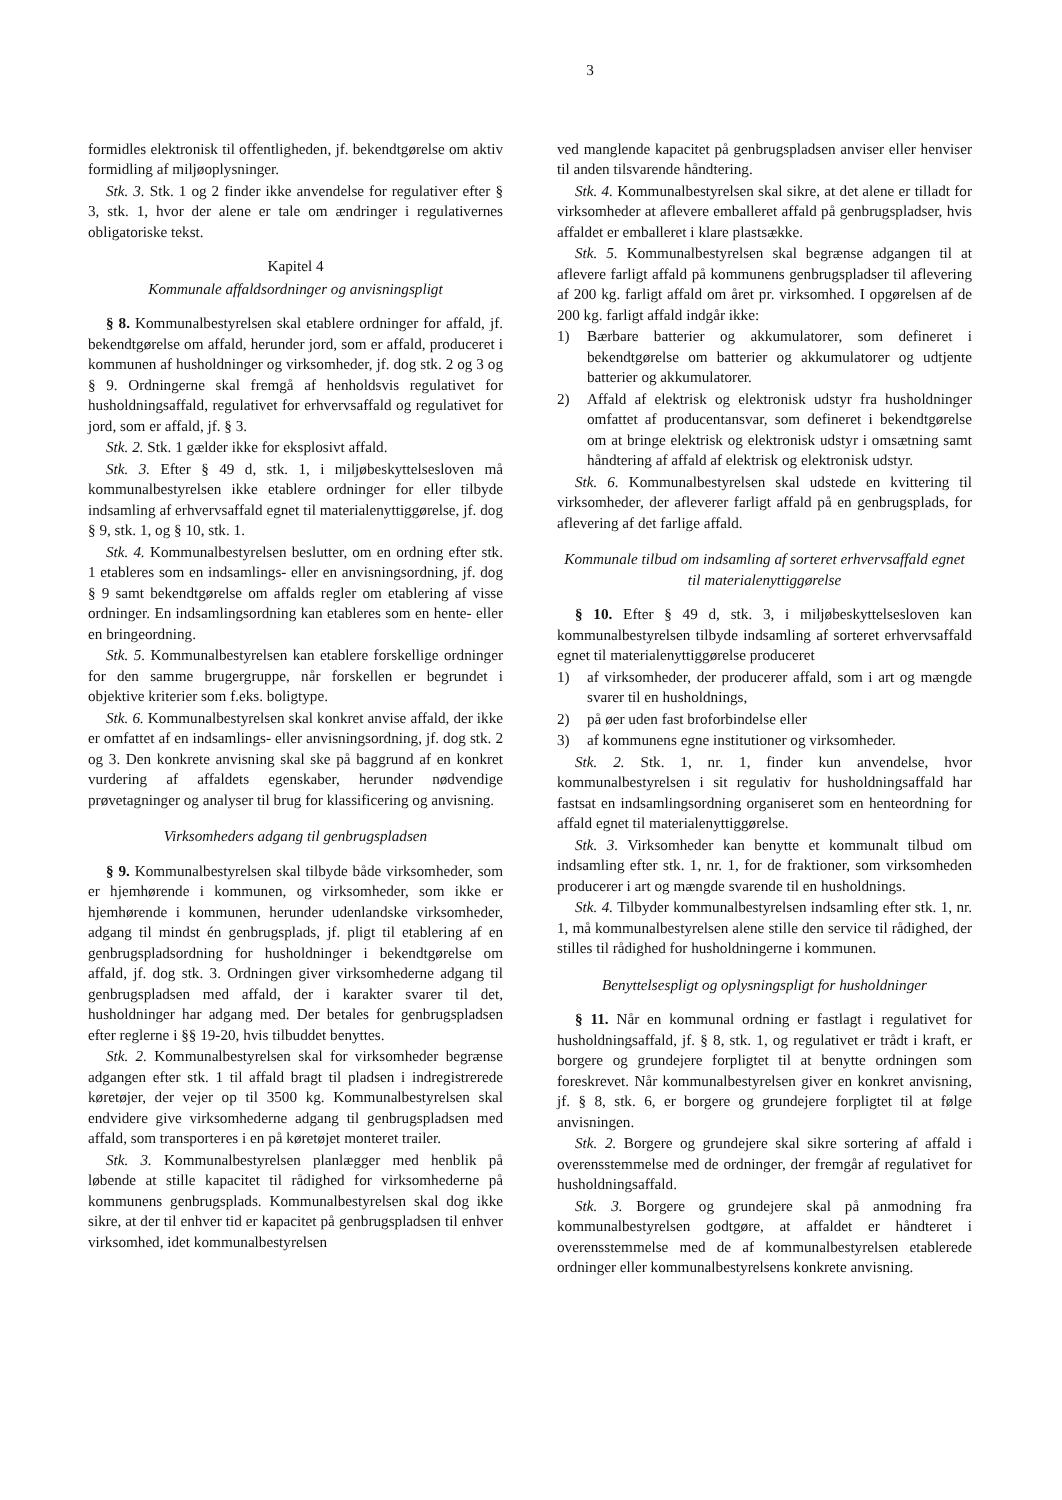3
formidles elektronisk til offentligheden, jf. bekendtgørelse om aktiv formidling af miljøoplysninger.
Stk. 3. Stk. 1 og 2 finder ikke anvendelse for regulativer efter § 3, stk. 1, hvor der alene er tale om ændringer i regulativernes obligatoriske tekst.
Kapitel 4
Kommunale affaldsordninger og anvisningspligt
§ 8. Kommunalbestyrelsen skal etablere ordninger for affald, jf. bekendtgørelse om affald, herunder jord, som er affald, produceret i kommunen af husholdninger og virksomheder, jf. dog stk. 2 og 3 og § 9. Ordningerne skal fremgå af henholdsvis regulativet for husholdningsaffald, regulativet for erhvervsaffald og regulativet for jord, som er affald, jf. § 3.
Stk. 2. Stk. 1 gælder ikke for eksplosivt affald.
Stk. 3. Efter § 49 d, stk. 1, i miljøbeskyttelsesloven må kommunalbestyrelsen ikke etablere ordninger for eller tilbyde indsamling af erhvervsaffald egnet til materialenyttiggørelse, jf. dog § 9, stk. 1, og § 10, stk. 1.
Stk. 4. Kommunalbestyrelsen beslutter, om en ordning efter stk. 1 etableres som en indsamlings- eller en anvisningsordning, jf. dog § 9 samt bekendtgørelse om affalds regler om etablering af visse ordninger. En indsamlingsordning kan etableres som en hente- eller en bringeordning.
Stk. 5. Kommunalbestyrelsen kan etablere forskellige ordninger for den samme brugergruppe, når forskellen er begrundet i objektive kriterier som f.eks. boligtype.
Stk. 6. Kommunalbestyrelsen skal konkret anvise affald, der ikke er omfattet af en indsamlings- eller anvisningsordning, jf. dog stk. 2 og 3. Den konkrete anvisning skal ske på baggrund af en konkret vurdering af affaldets egenskaber, herunder nødvendige prøvetagninger og analyser til brug for klassificering og anvisning.
Virksomheders adgang til genbrugspladsen
§ 9. Kommunalbestyrelsen skal tilbyde både virksomheder, som er hjemhørende i kommunen, og virksomheder, som ikke er hjemhørende i kommunen, herunder udenlandske virksomheder, adgang til mindst én genbrugsplads, jf. pligt til etablering af en genbrugspladsordning for husholdninger i bekendtgørelse om affald, jf. dog stk. 3. Ordningen giver virksomhederne adgang til genbrugspladsen med affald, der i karakter svarer til det, husholdninger har adgang med. Der betales for genbrugspladsen efter reglerne i §§ 19-20, hvis tilbuddet benyttes.
Stk. 2. Kommunalbestyrelsen skal for virksomheder begrænse adgangen efter stk. 1 til affald bragt til pladsen i indregistrerede køretøjer, der vejer op til 3500 kg. Kommunalbestyrelsen skal endvidere give virksomhederne adgang til genbrugspladsen med affald, som transporteres i en på køretøjet monteret trailer.
Stk. 3. Kommunalbestyrelsen planlægger med henblik på løbende at stille kapacitet til rådighed for virksomhederne på kommunens genbrugsplads. Kommunalbestyrelsen skal dog ikke sikre, at der til enhver tid er kapacitet på genbrugspladsen til enhver virksomhed, idet kommunalbestyrelsen
ved manglende kapacitet på genbrugspladsen anviser eller henviser til anden tilsvarende håndtering.
Stk. 4. Kommunalbestyrelsen skal sikre, at det alene er tilladt for virksomheder at aflevere emballeret affald på genbrugspladser, hvis affaldet er emballeret i klare plastsække.
Stk. 5. Kommunalbestyrelsen skal begrænse adgangen til at aflevere farligt affald på kommunens genbrugspladser til aflevering af 200 kg. farligt affald om året pr. virksomhed. I opgørelsen af de 200 kg. farligt affald indgår ikke:
1) Bærbare batterier og akkumulatorer, som defineret i bekendtgørelse om batterier og akkumulatorer og udtjente batterier og akkumulatorer.
2) Affald af elektrisk og elektronisk udstyr fra husholdninger omfattet af producentansvar, som defineret i bekendtgørelse om at bringe elektrisk og elektronisk udstyr i omsætning samt håndtering af affald af elektrisk og elektronisk udstyr.
Stk. 6. Kommunalbestyrelsen skal udstede en kvittering til virksomheder, der afleverer farligt affald på en genbrugsplads, for aflevering af det farlige affald.
Kommunale tilbud om indsamling af sorteret erhvervsaffald egnet til materialenyttiggørelse
§ 10. Efter § 49 d, stk. 3, i miljøbeskyttelsesloven kan kommunalbestyrelsen tilbyde indsamling af sorteret erhvervsaffald egnet til materialenyttiggørelse produceret
1) af virksomheder, der producerer affald, som i art og mængde svarer til en husholdnings,
2) på øer uden fast broforbindelse eller
3) af kommunens egne institutioner og virksomheder.
Stk. 2. Stk. 1, nr. 1, finder kun anvendelse, hvor kommunalbestyrelsen i sit regulativ for husholdningsaffald har fastsat en indsamlingsordning organiseret som en henteordning for affald egnet til materialenyttiggørelse.
Stk. 3. Virksomheder kan benytte et kommunalt tilbud om indsamling efter stk. 1, nr. 1, for de fraktioner, som virksomheden producerer i art og mængde svarende til en husholdnings.
Stk. 4. Tilbyder kommunalbestyrelsen indsamling efter stk. 1, nr. 1, må kommunalbestyrelsen alene stille den service til rådighed, der stilles til rådighed for husholdningerne i kommunen.
Benyttelsespligt og oplysningspligt for husholdninger
§ 11. Når en kommunal ordning er fastlagt i regulativet for husholdningsaffald, jf. § 8, stk. 1, og regulativet er trådt i kraft, er borgere og grundejere forpligtet til at benytte ordningen som foreskrevet. Når kommunalbestyrelsen giver en konkret anvisning, jf. § 8, stk. 6, er borgere og grundejere forpligtet til at følge anvisningen.
Stk. 2. Borgere og grundejere skal sikre sortering af affald i overensstemmelse med de ordninger, der fremgår af regulativet for husholdningsaffald.
Stk. 3. Borgere og grundejere skal på anmodning fra kommunalbestyrelsen godtgøre, at affaldet er håndteret i overensstemmelse med de af kommunalbestyrelsen etablerede ordninger eller kommunalbestyrelsens konkrete anvisning.